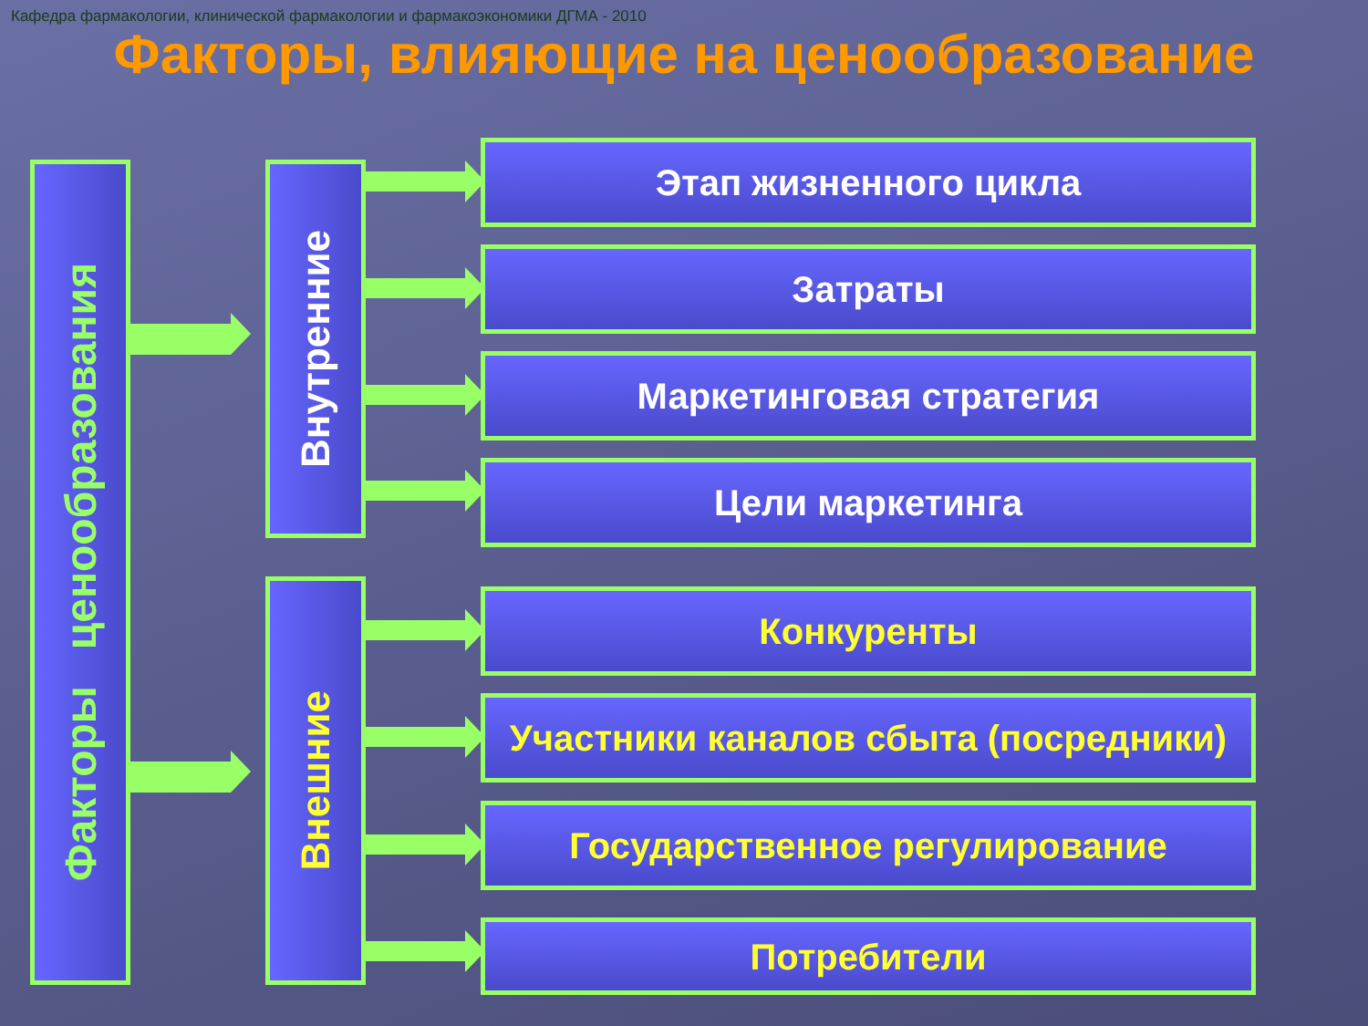Кафедра фармакологии, клинической фармакологии и фармакоэкономики ДГМА - 2010
Факторы, влияющие на ценообразование
Факторы ценообразования
Внутренние
Внешние
Этап жизненного цикла
Затраты
Маркетинговая стратегия
Цели маркетинга
Конкуренты
Участники каналов сбыта (посредники)
Государственное регулирование
Потребители